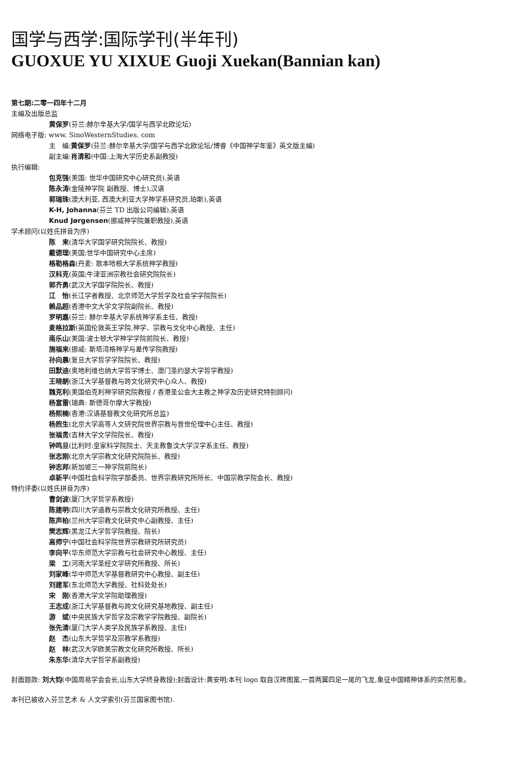国学与西学:国际学刊(半年刊)
GUOXUE YU XIXUE Guoji Xuekan(Bannian kan)
第七期:二零一四年十二月
主编及出版总监
黄保罗(芬兰:赫尔辛基大学/国学与西学北欧论坛)
网络电子版: www. SinoWesternStudies. com
主　编:黄保罗(芬兰:赫尔辛基大学/国学与西学北欧论坛/博睿《中国神学年鉴》英文版主编)
副主编:肖清和(中国:上海大学历史系副教授)
执行编辑:
包克强(美国: 世华中国研究中心研究员),英语
陈永涛(金陵神学院 副教授、博士),汉语
郭瑞珠(澳大利亚, 西澳大利亚大学神学系研究员,珀斯),英语
K-H, Johanna(芬兰 TD 出版公司编辑),英语
Knud Jørgensen(挪威神学院兼职教授),英语
学术顾问(以姓氏拼音为序)
陈　来(清华大学国学研究院院长、教授)
戴德理(美国;世华中国研究中心主席)
格勒格森(丹麦: 歌本哈根大学系统神学教授)
汉科克(英国;牛津亚洲宗教社会研究院院长)
郭齐勇(武汉大学国学院院长、教授)
江　怡(长江学者教授、北京师范大学哲学及社会学学院院长)
赖品超(香港中文大学文学院副院长、教授)
罗明嘉(芬兰: 赫尔辛基大学系统神学系主任、教授)
麦格拉斯(英国伦敦英王学院,神学、宗教与文化中心教授、主任)
南乐山(美国:波士顿大学神学学院前院长、教授)
施福来(挪威: 斯塔湾格神学与差传学院教授)
孙向晨(复旦大学哲学学院院长、教授)
田默迪(奥地利维也纳大学哲学博士、澳门圣约瑟大学哲学教授)
王晓朝(浙江大学基督教与跨文化研究中心众人、教授)
魏克利(美国伯克利神学研究院教授 / 香港圣公会大主教之神学及历史研究特别顾问)
杨富雷(瑞典: 斯德哥尔摩大学教授)
杨熙楠(香港:汉语基督教文化研究所总监)
杨煦生(北京大学高等人文研究院世界宗教与普世伦理中心主任、教授)
张福贵(吉林大学文学院院长、教授)
钟鸣旦(比利时:皇家科学院院士、天主教鲁汶大学汉学系主任、教授)
张志刚(北京大学宗教文化研究院院长、教授)
钟志邦(新加坡三一神学院前院长)
卓新平(中国社会科学院学部委员、世界宗教研究所所长、中国宗教学院会长、教授)
特约评委(以姓氏拼音为序)
曹剑波(厦门大学哲学系教授)
陈建明(四川大学道教与宗教文化研究所教授、主任)
陈声柏(兰州大学宗教文化研究中心副教授、主任)
樊志辉(黑龙江大学哲学院教授、院长)
高师宁(中国社会科学院世界宗教研究所研究员)
李向平(华东师范大学宗教与社会研究中心教授、主任)
梁　工(河南大学圣经文学研究所教授、所长)
刘家峰(华中师范大学基督教研究中心教授、副主任)
刘建军(东北师范大学教授、社科处处长)
宋　刚(香港大学文学院助理教授)
王志成(浙江大学基督教与跨文化研究基地教授、副主任)
游　斌(中央民族大学哲学及宗教学学院教授、副院长)
张先清(厦门大学人类学及民族学系教授、主任)
赵　杰(山东大学哲学及宗教学系教授)
赵　林(武汉大学欧美宗教文化研究所教授、所长)
朱东华(清华大学哲学系副教授)
封面题款: 刘大钧(中国周易学会会长,山东大学终身教授);封面设计:黄安明;本刊 logo 取自汉砖图案,一首两翼四足一尾的飞龙,象征中国精神体系的实然形象。
本刊已被收入芬兰艺术 & 人文学索引(芬兰国家图书馆).